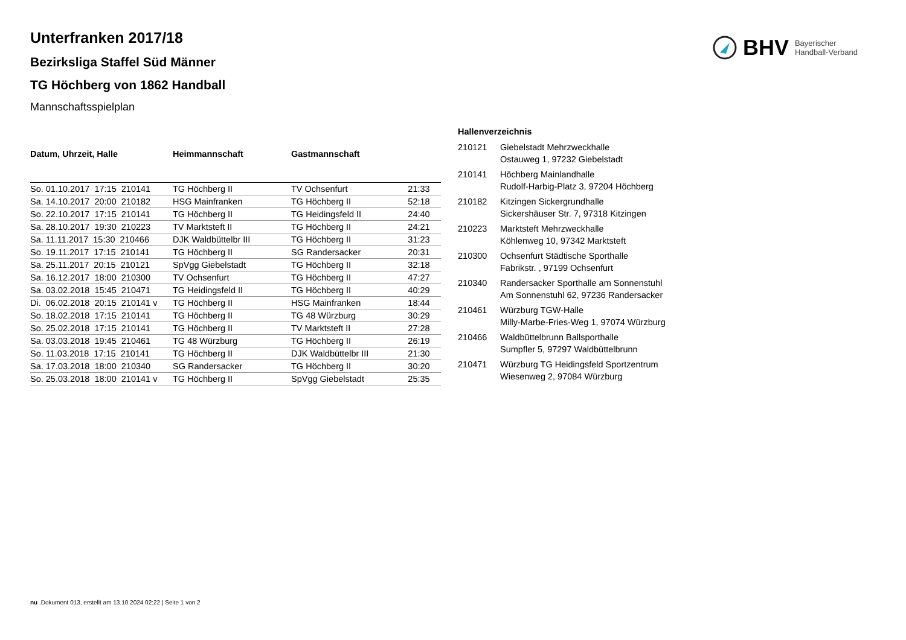BHV Bayerischer
Handball-Verband
Unterfranken 2017/18
Bezirksliga Staffel Süd Männer
TG Höchberg von 1862 Handball
Mannschaftsspielplan
| Datum, Uhrzeit, Halle | Heimmannschaft | Gastmannschaft | |
| --- | --- | --- | --- |
| So. 01.10.2017 17:15 210141 | TG Höchberg II | TV Ochsenfurt | 21:33 |
| Sa. 14.10.2017 20:00 210182 | HSG Mainfranken | TG Höchberg II | 52:18 |
| So. 22.10.2017 17:15 210141 | TG Höchberg II | TG Heidingsfeld II | 24:40 |
| Sa. 28.10.2017 19:30 210223 | TV Marktsteft II | TG Höchberg II | 24:21 |
| Sa. 11.11.2017 15:30 210466 | DJK Waldbüttelbr III | TG Höchberg II | 31:23 |
| So. 19.11.2017 17:15 210141 | TG Höchberg II | SG Randersacker | 20:31 |
| Sa. 25.11.2017 20:15 210121 | SpVgg Giebelstadt | TG Höchberg II | 32:18 |
| Sa. 16.12.2017 18:00 210300 | TV Ochsenfurt | TG Höchberg II | 47:27 |
| Sa. 03.02.2018 15:45 210471 | TG Heidingsfeld II | TG Höchberg II | 40:29 |
| Di. 06.02.2018 20:15 210141 v | TG Höchberg II | HSG Mainfranken | 18:44 |
| So. 18.02.2018 17:15 210141 | TG Höchberg II | TG 48 Würzburg | 30:29 |
| So. 25.02.2018 17:15 210141 | TG Höchberg II | TV Marktsteft II | 27:28 |
| Sa. 03.03.2018 19:45 210461 | TG 48 Würzburg | TG Höchberg II | 26:19 |
| So. 11.03.2018 17:15 210141 | TG Höchberg II | DJK Waldbüttelbr III | 21:30 |
| Sa. 17.03.2018 18:00 210340 | SG Randersacker | TG Höchberg II | 30:20 |
| So. 25.03.2018 18:00 210141 v | TG Höchberg II | SpVgg Giebelstadt | 25:35 |
| Hallenverzeichnis | |
| --- | --- |
| 210121 | Giebelstadt Mehrzweckhalle Ostauweg 1, 97232 Giebelstadt |
| 210141 | Höchberg Mainlandhalle Rudolf-Harbig-Platz 3, 97204 Höchberg |
| 210182 | Kitzingen Sickergrundhalle Sickershäuser Str. 7, 97318 Kitzingen |
| 210223 | Marktsteft Mehrzweckhalle Köhlenweg 10, 97342 Marktsteft |
| 210300 | Ochsenfurt Städtische Sporthalle Fabrikstr. , 97199 Ochsenfurt |
| 210340 | Randersacker Sporthalle am Sonnenstuhl Am Sonnenstuhl 62, 97236 Randersacker |
| 210461 | Würzburg TGW-Halle Milly-Marbe-Fries-Weg 1, 97074 Würzburg |
| 210466 | Waldbüttelbrunn Ballsporthalle Sumpfler 5, 97297 Waldbüttelbrunn |
| 210471 | Würzburg TG Heidingsfeld Sportzentrum Wiesenweg 2, 97084 Würzburg |
nu .Dokument 013, erstellt am 13.10.2024 02:22 | Seite 1 von 2